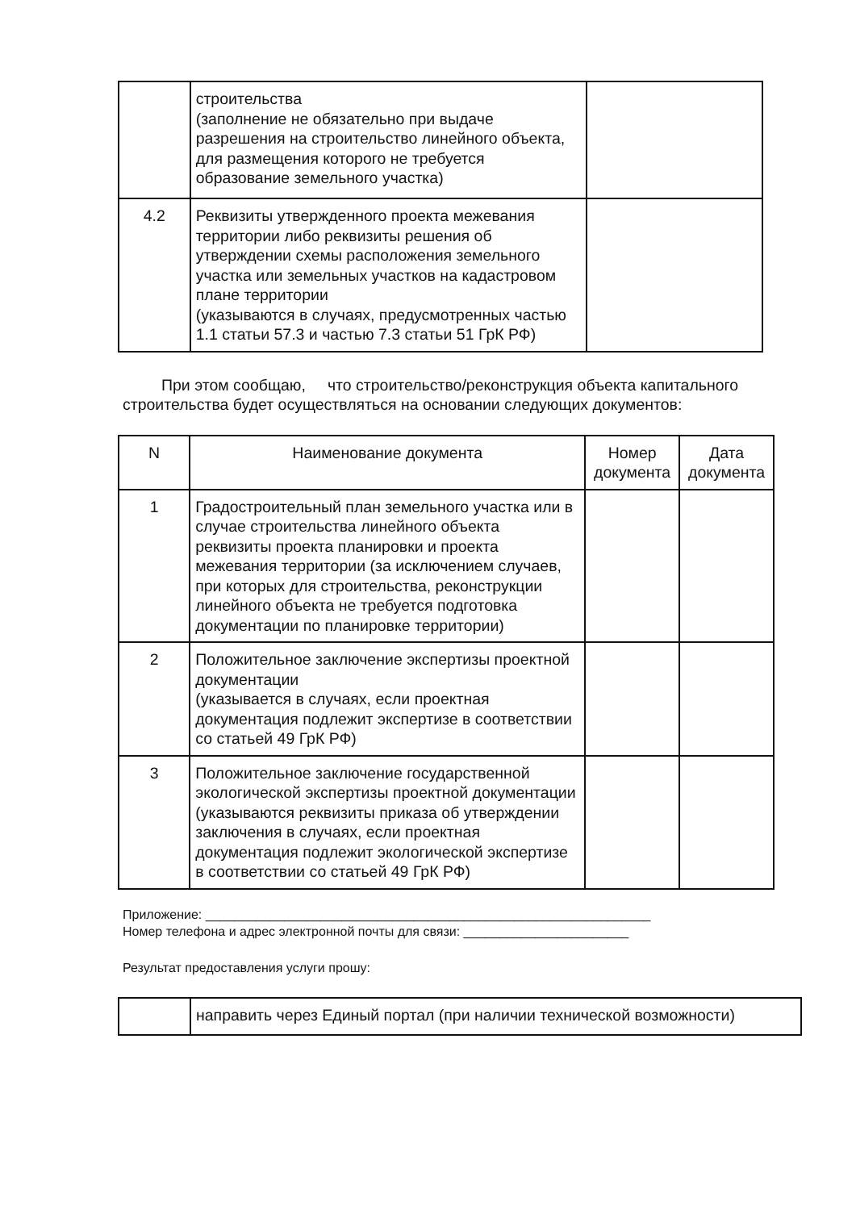| | строительства (заполнение не обязательно при выдаче разрешения на строительство линейного объекта, для размещения которого не требуется образование земельного участка) | |
| 4.2 | Реквизиты утвержденного проекта межевания территории либо реквизиты решения об утверждении схемы расположения земельного участка или земельных участков на кадастровом плане территории (указываются в случаях, предусмотренных частью 1.1 статьи 57.3 и частью 7.3 статьи 51 ГрК РФ) | |
При этом сообщаю, что строительство/реконструкция объекта капитального строительства будет осуществляться на основании следующих документов:
| N | Наименование документа | Номер документа | Дата документа |
| --- | --- | --- | --- |
| 1 | Градостроительный план земельного участка или в случае строительства линейного объекта реквизиты проекта планировки и проекта межевания территории (за исключением случаев, при которых для строительства, реконструкции линейного объекта не требуется подготовка документации по планировке территории) | | |
| 2 | Положительное заключение экспертизы проектной документации (указывается в случаях, если проектная документация подлежит экспертизе в соответствии со статьей 49 ГрК РФ) | | |
| 3 | Положительное заключение государственной экологической экспертизы проектной документации (указываются реквизиты приказа об утверждении заключения в случаях, если проектная документация подлежит экологической экспертизе в соответствии со статьей 49 ГрК РФ) | | |
Приложение: ______________________________________________________________
Номер телефона и адрес электронной почты для связи: _______________________
Результат предоставления услуги прошу:
| | направить через Единый портал (при наличии технической возможности) |